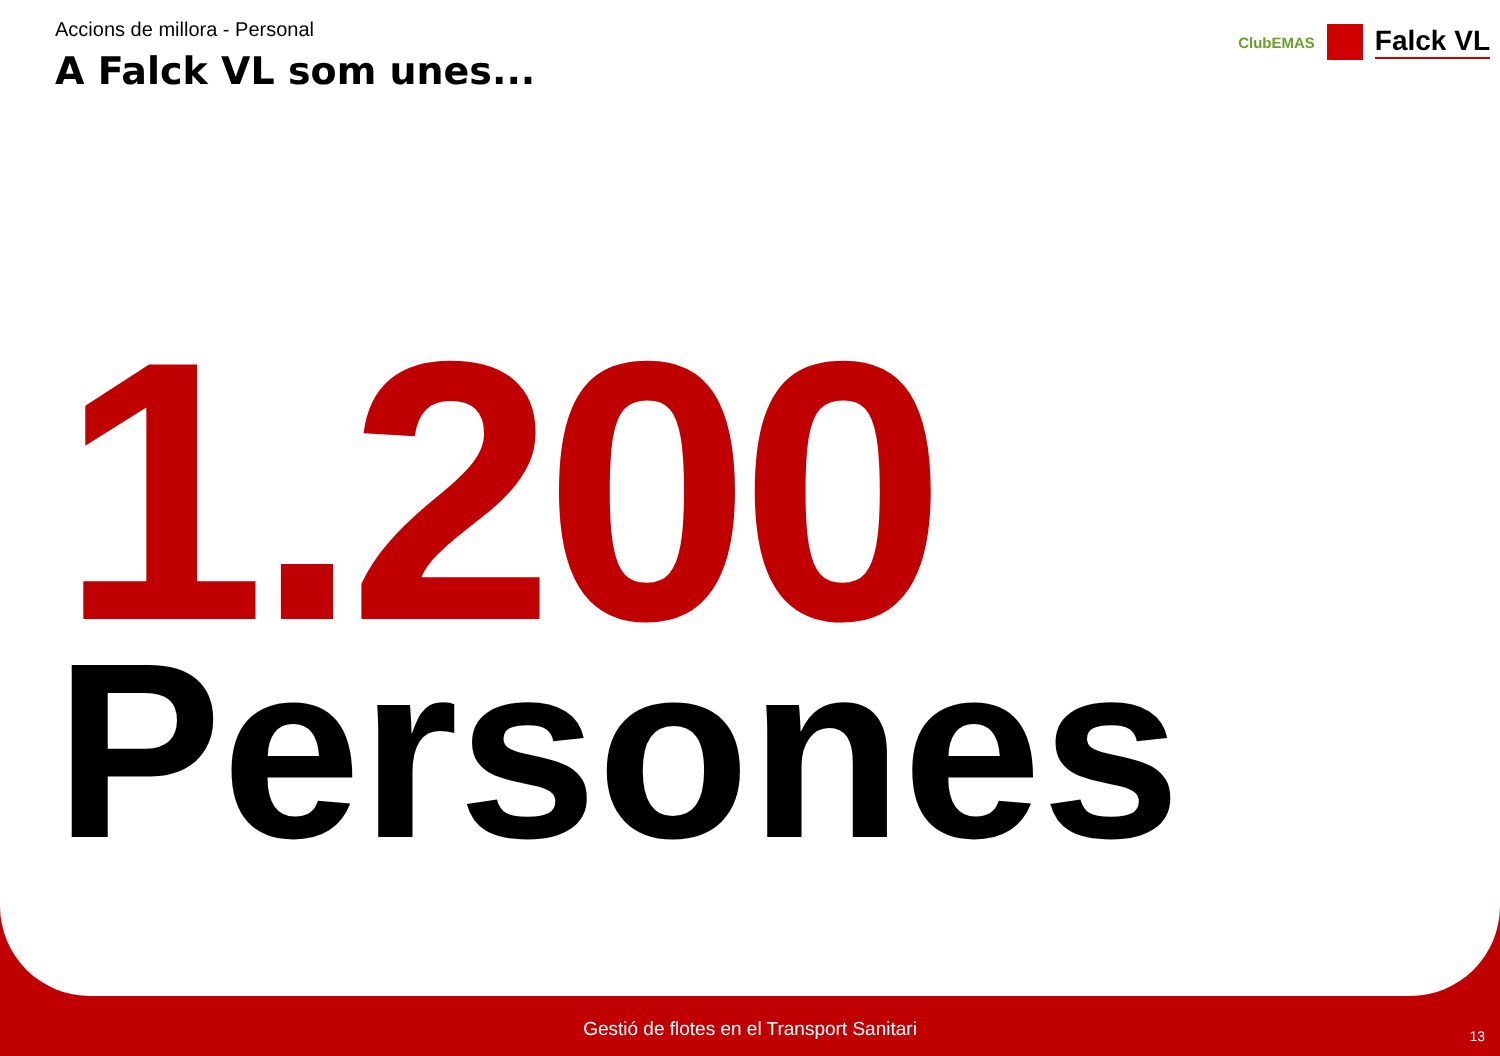ClubEMAS
Falck VL
Accions de millora - Personal
A Falck VL som unes...
1.200
Persones
Gestió de flotes en el Transport Sanitari
13